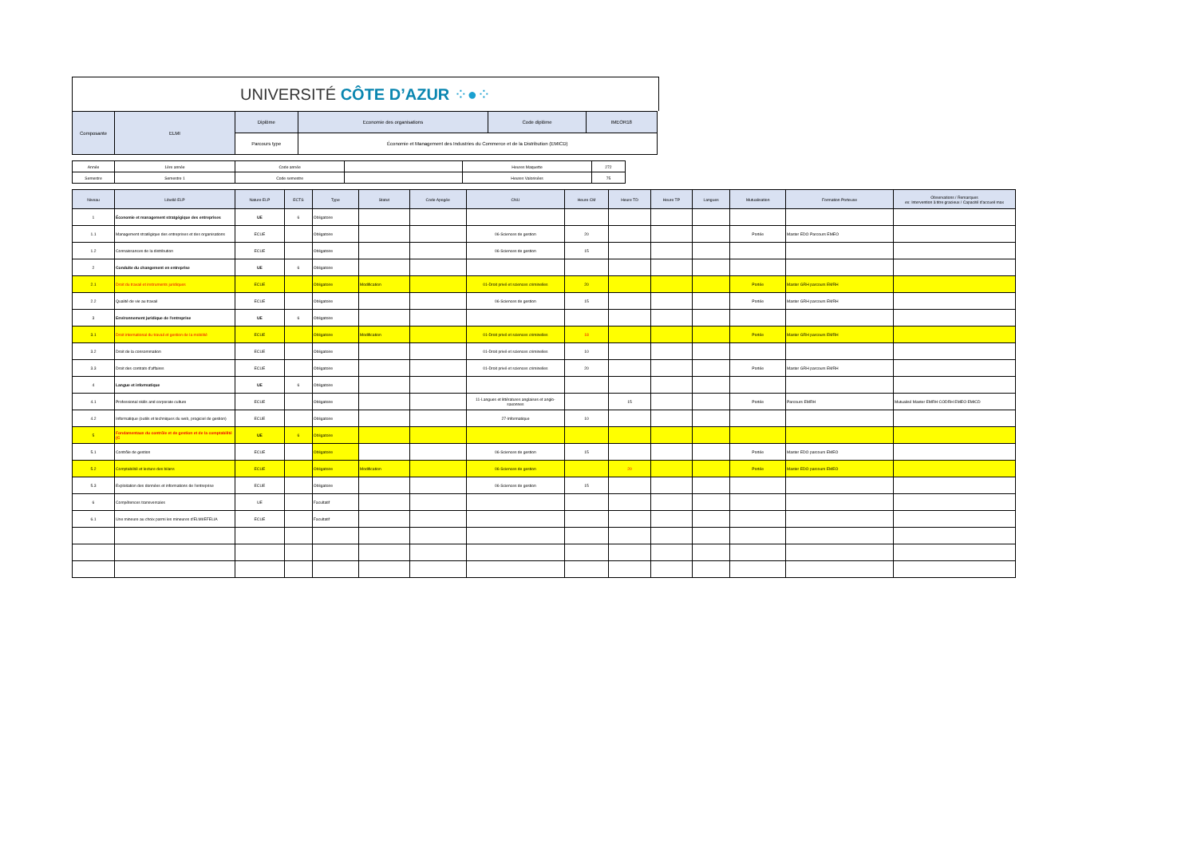UNIVERSITÉ CÔTE D’AZUR ⁘●⁘
| Composante | ELMI | Diplôme | Economie des organisations | Code diplôme | IMEOR18 |
| | | Parcours type | Économie et Management des Industries du Commerce et de la Distribution (EMICD) | | |
| Année | 1ère année | Code année | | Heures Maquette | 272 |
| Semestre | Semestre 1 | Code semestre | | Heures Valorisées | 75 |
| Niveau | Libellé ELP | Nature ELP | ECTS | Type | Statut | Code Apogée | CNU | Heure CM | Heure TD | Heure TP | Langues | Mutualisation | Formation Porteuse | Observations / Remarques ex: Intervention à titre gracieux / Capacité d'accueil max |
| --- | --- | --- | --- | --- | --- | --- | --- | --- | --- | --- | --- | --- | --- | --- |
| 1 | Économie et management stratgégique des entreprises | UE | 6 | Obligatoire | | | | | | | | | | |
| 1.1 | Management stratégique des entreprises et des organisations | ECUE | | Obligatoire | | | 06-Sciences de gestion | 20 | | | | Portée | Master EDO Parcours EMEO | |
| 1.2 | Connaissances de la distribution | ECUE | | Obligatoire | | | 06-Sciences de gestion | 15 | | | | | | |
| 2 | Conduite du changement en entreprise | UE | 6 | Obligatoire | | | | | | | | | | |
| 2.1 | Droit du travail et instruments juridiques | ECUE | | Obligatoire | Modification | | 01-Droit privé et sciences criminelles | 20 | | | | Portée | Master GRH parcours EMRH | |
| 2.2 | Qualité de vie au travail | ECUE | | Obligatoire | | | 06-Sciences de gestion | 15 | | | | Portée | Master GRH parcours EMRH | |
| 3 | Environnement juridique de l'entreprise | UE | 6 | Obligatoire | | | | | | | | | | |
| 3.1 | Droit international du travail et gestion de la mobilité | ECUE | | Obligatoire | Modification | | 01-Droit privé et sciences criminelles | 18 | | | | Portée | Master GRH parcours EMRH | |
| 3.2 | Droit de la consommation | ECUE | | Obligatoire | | | 01-Droit privé et sciences criminelles | 10 | | | | | | |
| 3.3 | Droit des contrats d'affaires | ECUE | | Obligatoire | | | 01-Droit privé et sciences criminelles | 20 | | | | Portée | Master GRH parcours EMRH | |
| 4 | Langue et informatique | UE | 6 | Obligatoire | | | | | | | | | | |
| 4.1 | Professional skills and corporate culture | ECUE | | Obligatoire | | | 11-Langues et littératures anglaises et anglo-saxonnes | | 15 | | | Portée | Parcours EMRH | Mutualisé Master EMRH CODRH EMEO EMICD |
| 4.2 | Informatique (outils et techniques du web, progiciel de gestion) | ECUE | | Obligatoire | | | 27-Informatique | 10 | | | | | | |
| 5 | Fondamentaux du contrôle et de gestion et de la comptabilité (C | UE | 6 | Obligatoire | | | | | | | | | | |
| 5.1 | Contrôle de gestion | ECUE | | Obligatoire | | | 06-Sciences de gestion | 15 | | | | Portée | Master EDO parcours EMEO | |
| 5.2 | Comptabilité et lecture des bilans | ECUE | | Obligatoire | Modification | | 06-Sciences de gestion | | 20 | | | Portée | Master EDO parcours EMEO | |
| 5.3 | Exploitation des données et informations de l'entreprise | ECUE | | Obligatoire | | | 06-Sciences de gestion | 15 | | | | | | |
| 6 | Compétences transversales | UE | | Facultatif | | | | | | | | | | |
| 6.1 | Une mineure au choix parmi les mineures d'ELMI/EFELIA | ECUE | | Facultatif | | | | | | | | | | |